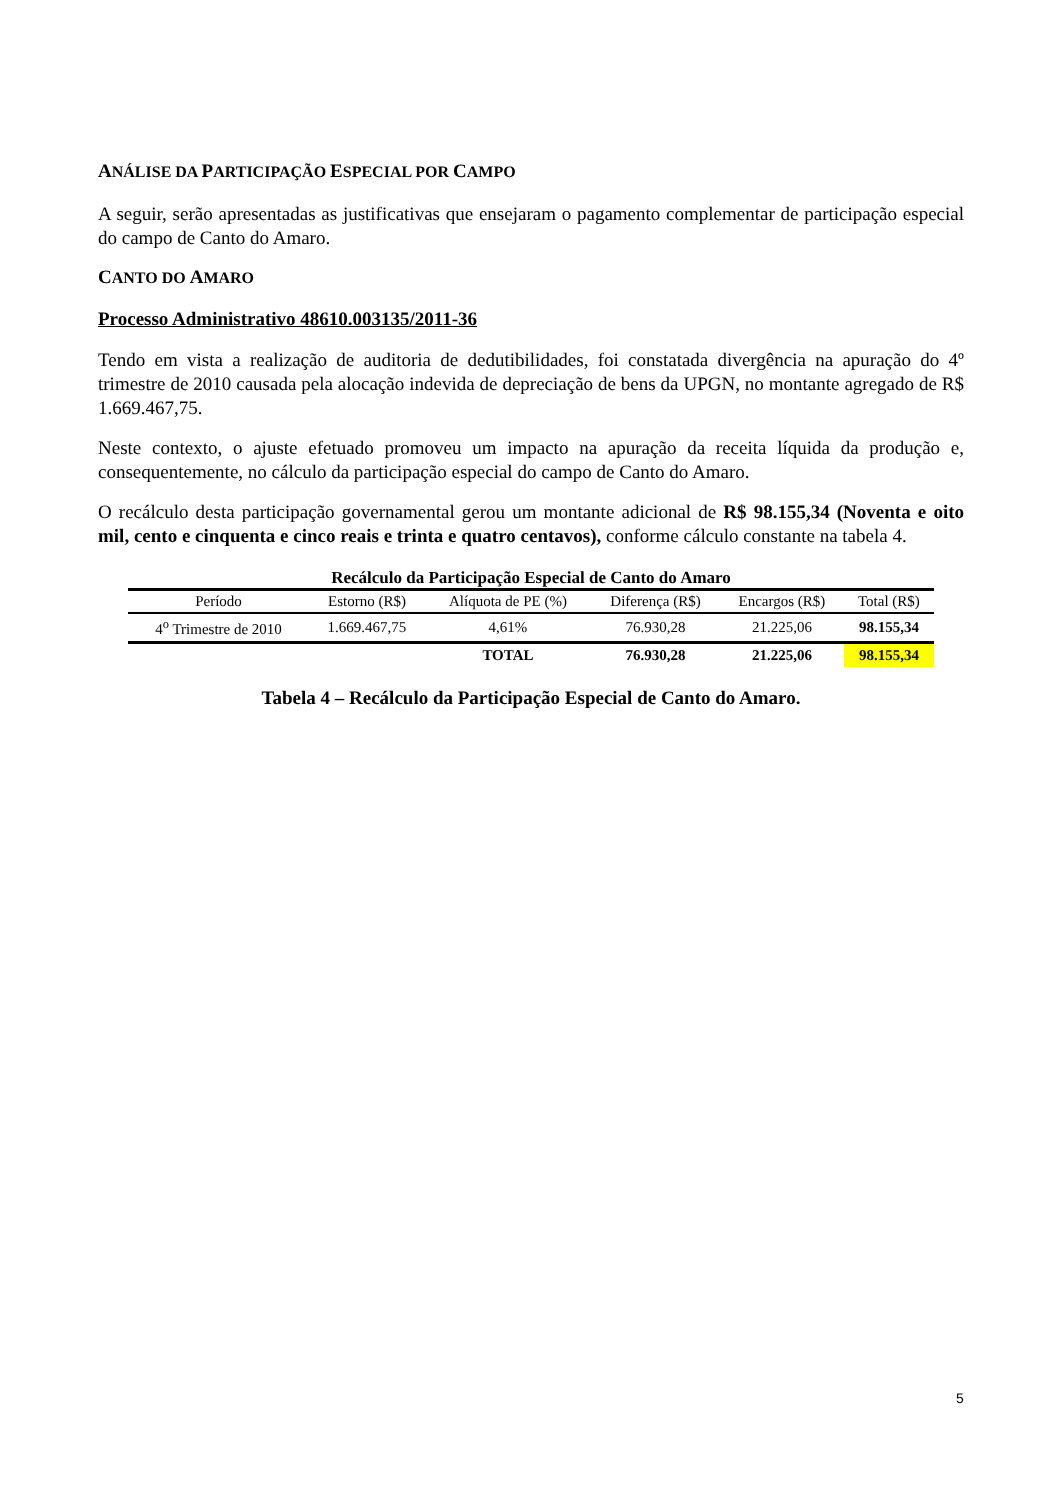ANÁLISE DA PARTICIPAÇÃO ESPECIAL POR CAMPO
A seguir, serão apresentadas as justificativas que ensejaram o pagamento complementar de participação especial do campo de Canto do Amaro.
CANTO DO AMARO
Processo Administrativo 48610.003135/2011-36
Tendo em vista a realização de auditoria de dedutibilidades, foi constatada divergência na apuração do 4º trimestre de 2010 causada pela alocação indevida de depreciação de bens da UPGN, no montante agregado de R$ 1.669.467,75.
Neste contexto, o ajuste efetuado promoveu um impacto na apuração da receita líquida da produção e, consequentemente, no cálculo da participação especial do campo de Canto do Amaro.
O recálculo desta participação governamental gerou um montante adicional de R$ 98.155,34 (Noventa e oito mil, cento e cinquenta e cinco reais e trinta e quatro centavos), conforme cálculo constante na tabela 4.
Recálculo da Participação Especial de Canto do Amaro
| Período | Estorno (R$) | Alíquota de PE (%) | Diferença (R$) | Encargos (R$) | Total (R$) |
| --- | --- | --- | --- | --- | --- |
| 4<sup>o</sup> Trimestre de 2010 | 1.669.467,75 | 4,61% | 76.930,28 | 21.225,06 | 98.155,34 |
| | | TOTAL | 76.930,28 | 21.225,06 | 98.155,34 |
Tabela 4 – Recálculo da Participação Especial de Canto do Amaro.
5